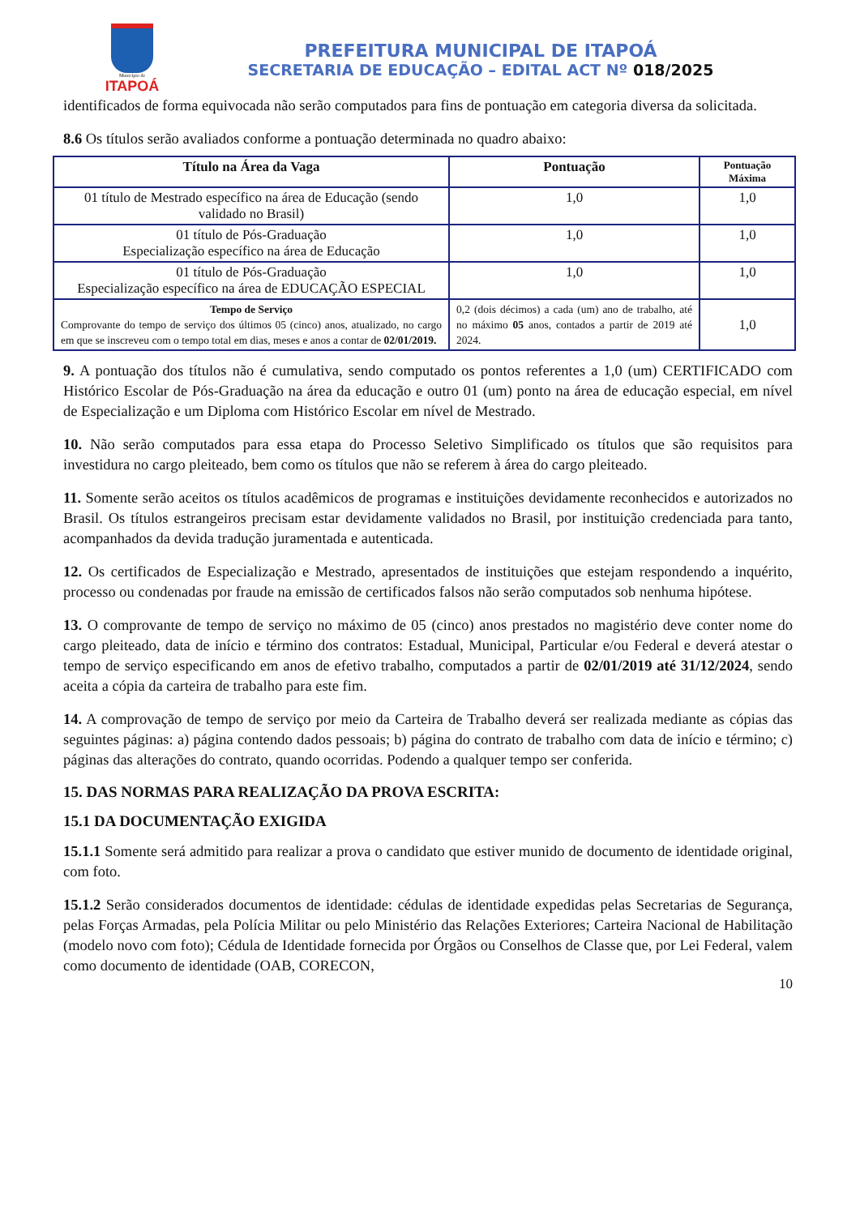Município de
ITAPOÁ
PREFEITURA MUNICIPAL DE ITAPOÁ
SECRETARIA DE EDUCAÇÃO – EDITAL ACT Nº 018/2025
identificados de forma equivocada não serão computados para fins de pontuação em categoria diversa da solicitada.
8.6 Os títulos serão avaliados conforme a pontuação determinada no quadro abaixo:
| Título na Área da Vaga | Pontuação | Pontuação Máxima |
| --- | --- | --- |
| 01 título de Mestrado específico na área de Educação (sendo validado no Brasil) | 1,0 | 1,0 |
| 01 título de Pós-Graduação Especialização específico na área de Educação | 1,0 | 1,0 |
| 01 título de Pós-Graduação Especialização específico na área de EDUCAÇÃO ESPECIAL | 1,0 | 1,0 |
| Tempo de Serviço Comprovante do tempo de serviço dos últimos 05 (cinco) anos, atualizado, no cargo em que se inscreveu com o tempo total em dias, meses e anos a contar de 02/01/2019. | 0,2 (dois décimos) a cada (um) ano de trabalho, até no máximo 05 anos, contados a partir de 2019 até 2024. | 1,0 |
9. A pontuação dos títulos não é cumulativa, sendo computado os pontos referentes a 1,0 (um) CERTIFICADO com Histórico Escolar de Pós-Graduação na área da educação e outro 01 (um) ponto na área de educação especial, em nível de Especialização e um Diploma com Histórico Escolar em nível de Mestrado.
10. Não serão computados para essa etapa do Processo Seletivo Simplificado os títulos que são requisitos para investidura no cargo pleiteado, bem como os títulos que não se referem à área do cargo pleiteado.
11. Somente serão aceitos os títulos acadêmicos de programas e instituições devidamente reconhecidos e autorizados no Brasil. Os títulos estrangeiros precisam estar devidamente validados no Brasil, por instituição credenciada para tanto, acompanhados da devida tradução juramentada e autenticada.
12. Os certificados de Especialização e Mestrado, apresentados de instituições que estejam respondendo a inquérito, processo ou condenadas por fraude na emissão de certificados falsos não serão computados sob nenhuma hipótese.
13. O comprovante de tempo de serviço no máximo de 05 (cinco) anos prestados no magistério deve conter nome do cargo pleiteado, data de início e término dos contratos: Estadual, Municipal, Particular e/ou Federal e deverá atestar o tempo de serviço especificando em anos de efetivo trabalho, computados a partir de 02/01/2019 até 31/12/2024, sendo aceita a cópia da carteira de trabalho para este fim.
14. A comprovação de tempo de serviço por meio da Carteira de Trabalho deverá ser realizada mediante as cópias das seguintes páginas: a) página contendo dados pessoais; b) página do contrato de trabalho com data de início e término; c) páginas das alterações do contrato, quando ocorridas. Podendo a qualquer tempo ser conferida.
15. DAS NORMAS PARA REALIZAÇÃO DA PROVA ESCRITA:
15.1 DA DOCUMENTAÇÃO EXIGIDA
15.1.1 Somente será admitido para realizar a prova o candidato que estiver munido de documento de identidade original, com foto.
15.1.2 Serão considerados documentos de identidade: cédulas de identidade expedidas pelas Secretarias de Segurança, pelas Forças Armadas, pela Polícia Militar ou pelo Ministério das Relações Exteriores; Carteira Nacional de Habilitação (modelo novo com foto); Cédula de Identidade fornecida por Órgãos ou Conselhos de Classe que, por Lei Federal, valem como documento de identidade (OAB, CORECON,
10